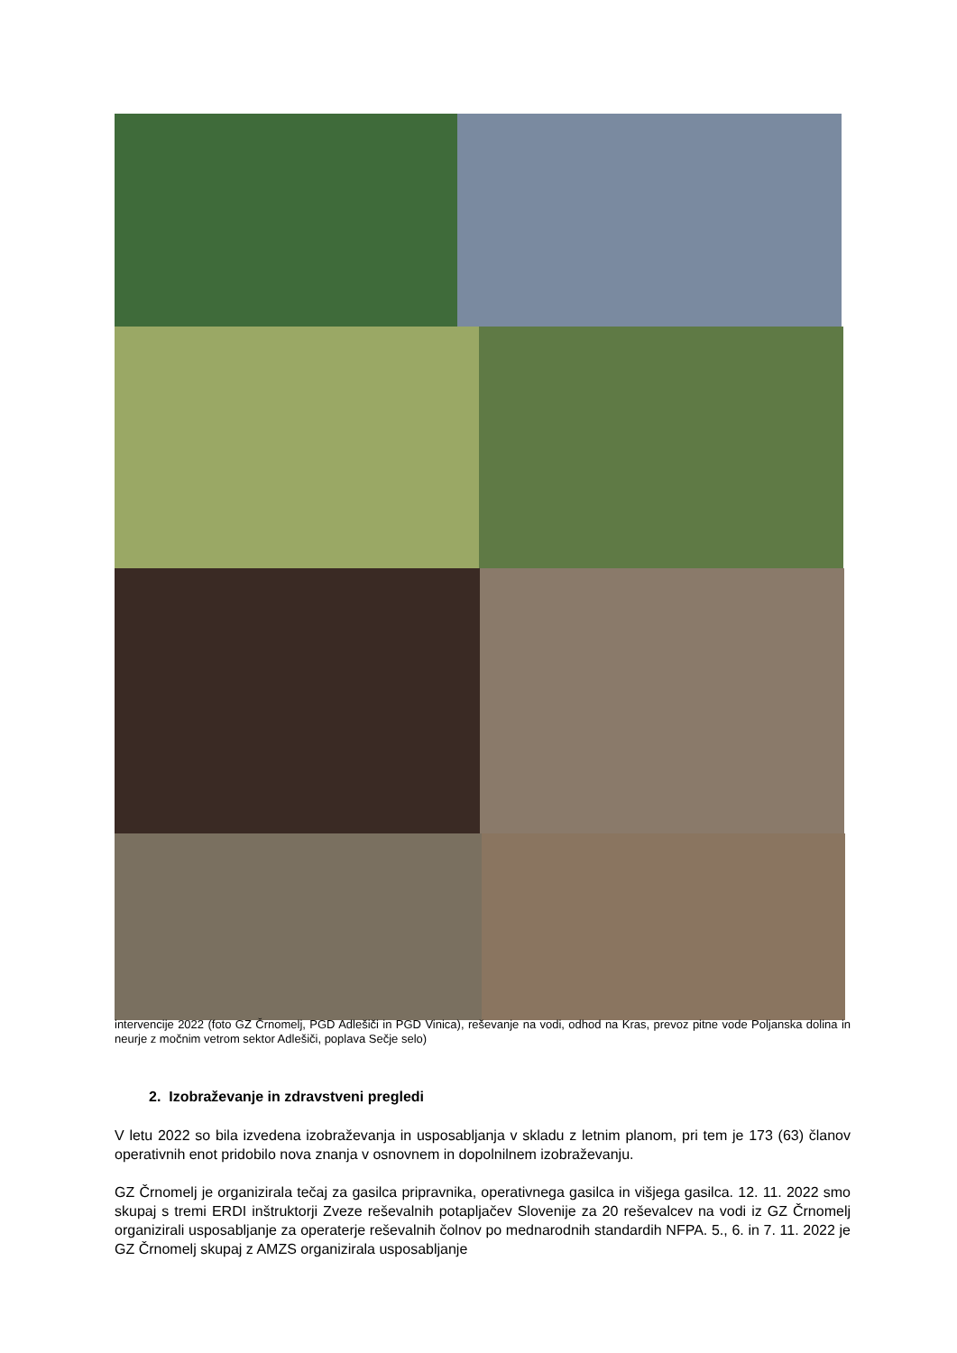intervencije 2022 (foto GZ Črnomelj, PGD Adlešiči in PGD Vinica), reševanje na vodi, odhod na Kras, prevoz pitne vode Poljanska dolina in neurje z močnim vetrom sektor Adlešiči, poplava Sečje selo)
2. Izobraževanje in zdravstveni pregledi
V letu 2022 so bila izvedena izobraževanja in usposabljanja v skladu z letnim planom, pri tem je 173 (63) članov operativnih enot pridobilo nova znanja v osnovnem in dopolnilnem izobraževanju.
GZ Črnomelj je organizirala tečaj za gasilca pripravnika, operativnega gasilca in višjega gasilca. 12. 11. 2022 smo skupaj s tremi ERDI inštruktorji Zveze reševalnih potapljačev Slovenije za 20 reševalcev na vodi iz GZ Črnomelj organizirali usposabljanje za operaterje reševalnih čolnov po mednarodnih standardih NFPA. 5., 6. in 7. 11. 2022 je GZ Črnomelj skupaj z AMZS organizirala usposabljanje